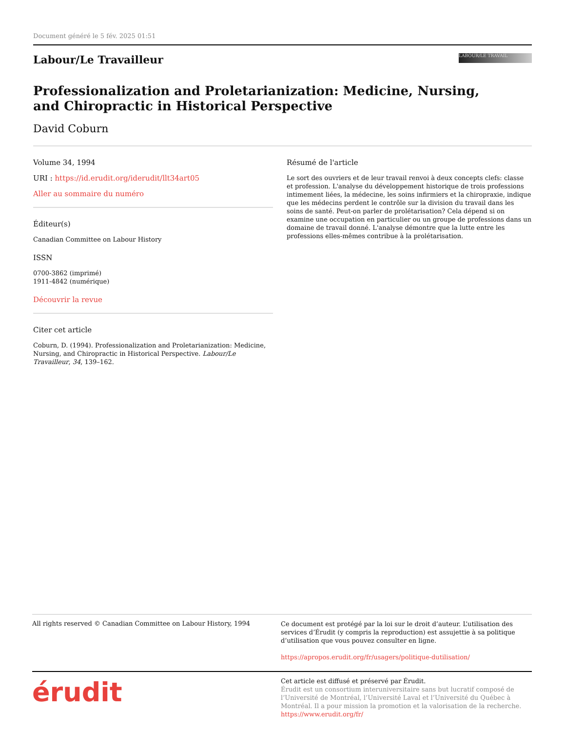Document généré le 5 fév. 2025 01:51
Labour/Le Travailleur
LABOUR/LE TRAVAIL
Professionalization and Proletarianization: Medicine, Nursing,
and Chiropractic in Historical Perspective
David Coburn
Volume 34, 1994
URI : https://id.erudit.org/iderudit/llt34art05
Aller au sommaire du numéro
Éditeur(s)
Canadian Committee on Labour History
ISSN
0700-3862 (imprimé)
1911-4842 (numérique)
Découvrir la revue
Citer cet article
Coburn, D. (1994). Professionalization and Proletarianization: Medicine, Nursing, and Chiropractic in Historical Perspective. Labour/Le Travailleur, 34, 139–162.
Résumé de l'article
Le sort des ouvriers et de leur travail renvoi à deux concepts clefs: classe et profession. L'analyse du développement historique de trois professions intimement liées, la médecine, les soins infirmiers et la chiropraxie, indique que les médecins perdent le contrôle sur la division du travail dans les soins de santé. Peut-on parler de prolétarisation? Cela dépend si on examine une occupation en particulier ou un groupe de professions dans un domaine de travail donné. L'analyse démontre que la lutte entre les professions elles-mêmes contribue à la prolétarisation.
All rights reserved © Canadian Committee on Labour History, 1994
Ce document est protégé par la loi sur le droit d’auteur. L’utilisation des services d’Érudit (y compris la reproduction) est assujettie à sa politique d’utilisation que vous pouvez consulter en ligne.
https://apropos.erudit.org/fr/usagers/politique-dutilisation/
érudit
Cet article est diffusé et préservé par Érudit.
Érudit est un consortium interuniversitaire sans but lucratif composé de l’Université de Montréal, l’Université Laval et l’Université du Québec à Montréal. Il a pour mission la promotion et la valorisation de la recherche.
https://www.erudit.org/fr/